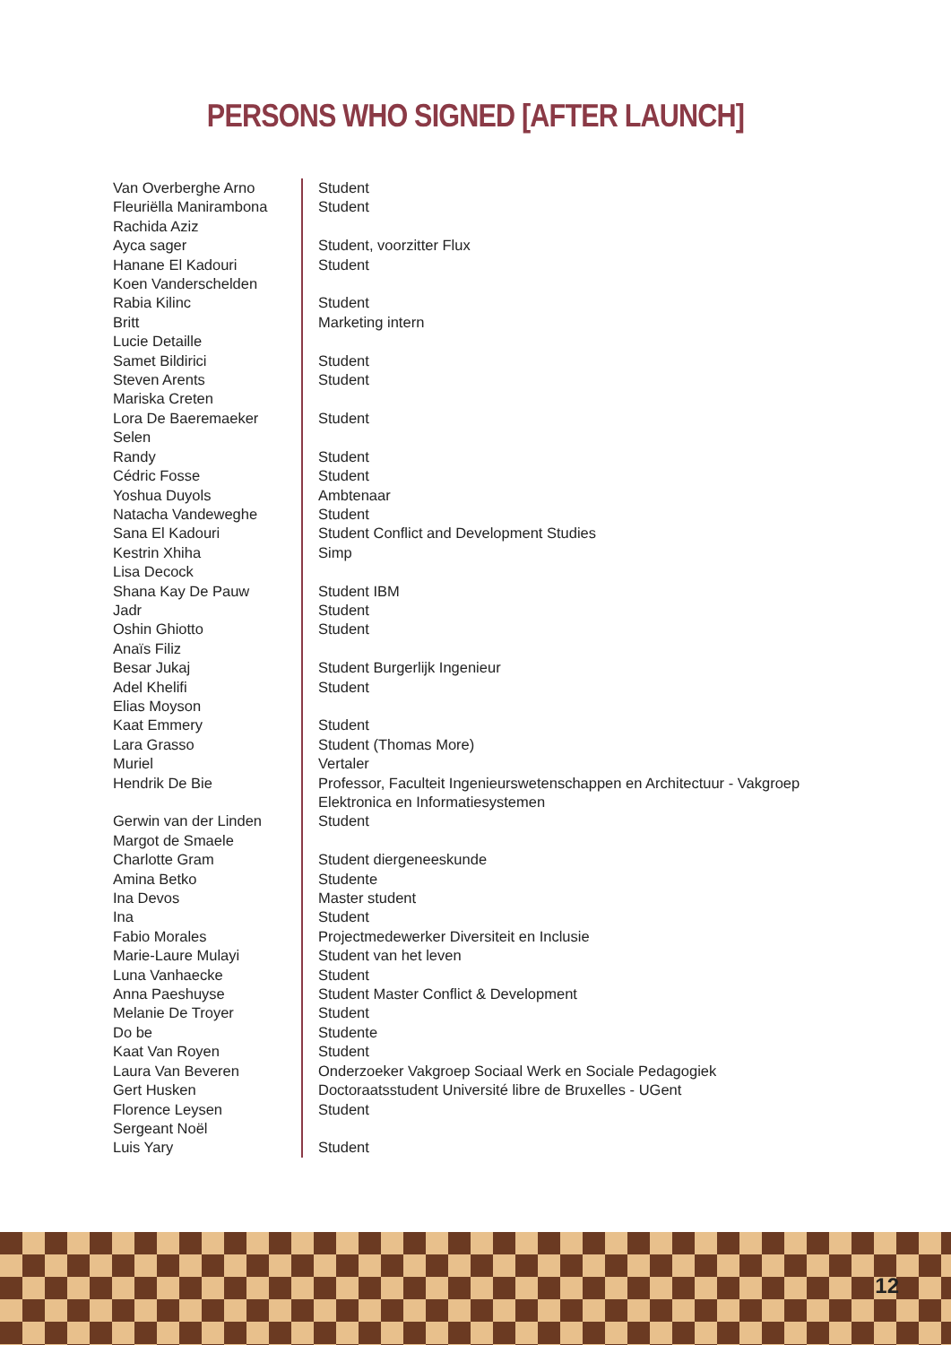PERSONS WHO SIGNED [AFTER LAUNCH]
| Van Overberghe Arno | Student |
| Fleuriëlla Manirambona | Student |
| Rachida Aziz | |
| Ayca sager | Student, voorzitter Flux |
| Hanane El Kadouri | Student |
| Koen Vanderschelden | |
| Rabia Kilinc | Student |
| Britt | Marketing intern |
| Lucie Detaille | |
| Samet Bildirici | Student |
| Steven Arents | Student |
| Mariska Creten | |
| Lora De Baeremaeker | Student |
| Selen | |
| Randy | Student |
| Cédric Fosse | Student |
| Yoshua Duyols | Ambtenaar |
| Natacha Vandeweghe | Student |
| Sana El Kadouri | Student Conflict and Development Studies |
| Kestrin Xhiha | Simp |
| Lisa Decock | |
| Shana Kay De Pauw | Student IBM |
| Jadr | Student |
| Oshin Ghiotto | Student |
| Anaïs Filiz | |
| Besar Jukaj | Student Burgerlijk Ingenieur |
| Adel Khelifi | Student |
| Elias Moyson | |
| Kaat Emmery | Student |
| Lara Grasso | Student (Thomas More) |
| Muriel | Vertaler |
| Hendrik De Bie | Professor, Faculteit Ingenieurswetenschappen en Architectuur - Vakgroep Elektronica en Informatiesystemen |
| Gerwin van der Linden | Student |
| Margot de Smaele | |
| Charlotte Gram | Student diergeneeskunde |
| Amina Betko | Studente |
| Ina Devos | Master student |
| Ina | Student |
| Fabio Morales | Projectmedewerker Diversiteit en Inclusie |
| Marie-Laure Mulayi | Student van het leven |
| Luna Vanhaecke | Student |
| Anna Paeshuyse | Student Master Conflict & Development |
| Melanie De Troyer | Student |
| Do be | Studente |
| Kaat Van Royen | Student |
| Laura Van Beveren | Onderzoeker Vakgroep Sociaal Werk en Sociale Pedagogiek |
| Gert Husken | Doctoraatsstudent Université libre de Bruxelles - UGent |
| Florence Leysen | Student |
| Sergeant Noël | |
| Luis Yary | Student |
12